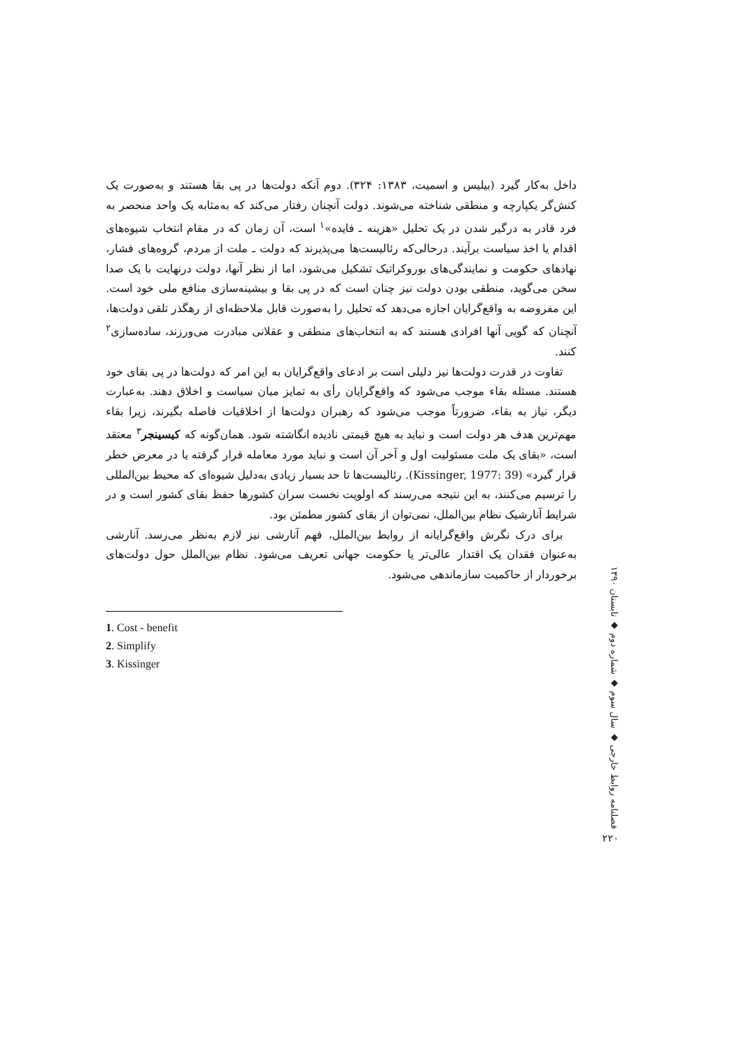داخل به‌کار گیرد (بیلیس و اسمیت، ۱۳۸۳: ۳۲۴). دوم آنکه دولت‌ها در پی بقا هستند و به‌صورت یک کنش‌گر یکپارچه و منطقی شناخته می‌شوند. دولت آنچنان رفتار می‌کند که به‌مثابه یک واحد منحصر به فرد قادر به درگیر شدن در یک تحلیل «هزینه ـ فایده»<sup>۱</sup> است، آن زمان که در مقام انتخاب شیوه‌های اقدام یا اخذ سیاست برآیند. درحالی‌که رئالیست‌ها می‌پذیرند که دولت ـ ملت از مردم، گروه‌های فشار، نهادهای حکومت و نمایندگی‌های بوروکراتیک تشکیل می‌شود، اما از نظر آنها، دولت درنهایت با یک صدا سخن می‌گوید، منطقی بودن دولت نیز چنان است که در پی بقا و بیشینه‌سازی منافع ملی خود است. این مفروضه به واقع‌گرایان اجازه می‌دهد که تحلیل را به‌صورت قابل ملاحظه‌ای از رهگذر تلقی دولت‌ها، آنچنان که گویی آنها افرادی هستند که به انتخاب‌های منطقی و عقلانی مبادرت می‌ورزند، ساده‌سازی<sup>۲</sup> کنند.
تفاوت در قدرت دولت‌ها نیز دلیلی است بر ادعای واقع‌گرایان به این امر که دولت‌ها در پی بقای خود هستند. مسئله بقاء موجب می‌شود که واقع‌گرایان رأی به تمایز میان سیاست و اخلاق دهند. به‌عبارت دیگر، نیاز به بقاء، ضرورتاً موجب می‌شود که رهبران دولت‌ها از اخلاقیات فاصله بگیرند، زیرا بقاء مهم‌ترین هدف هر دولت است و نباید به هیچ قیمتی نادیده انگاشته شود. همان‌گونه که کیسینجر<sup>۳</sup> معتقد است، «بقای یک ملت مسئولیت اول و آخر آن است و نباید مورد معامله قرار گرفته یا در معرض خطر قرار گیرد» (Kissinger, 1977: 39). رئالیست‌ها تا حد بسیار زیادی به‌دلیل شیوه‌ای که محیط بین‌المللی را ترسیم می‌کنند، به این نتیجه می‌رسند که اولویت نخست سران کشورها حفظ بقای کشور است و در شرایط آنارشیک نظام بین‌الملل، نمی‌توان از بقای کشور مطمئن بود.
برای درک نگرش واقع‌گرایانه از روابط بین‌الملل، فهم آنارشی نیز لازم به‌نظر می‌رسد. آنارشی به‌عنوان فقدان یک اقتدار عالی‌تر یا حکومت جهانی تعریف می‌شود. نظام بین‌الملل حول دولت‌های برخوردار از حاکمیت سازماندهی می‌شود.
1. Cost - benefit
2. Simplify
3. Kissinger
فصلنامه روابط خارجی ◆ سال سوم ◆ شماره دوم ◆ تابستان ۱۳۹۰
۲۲۰